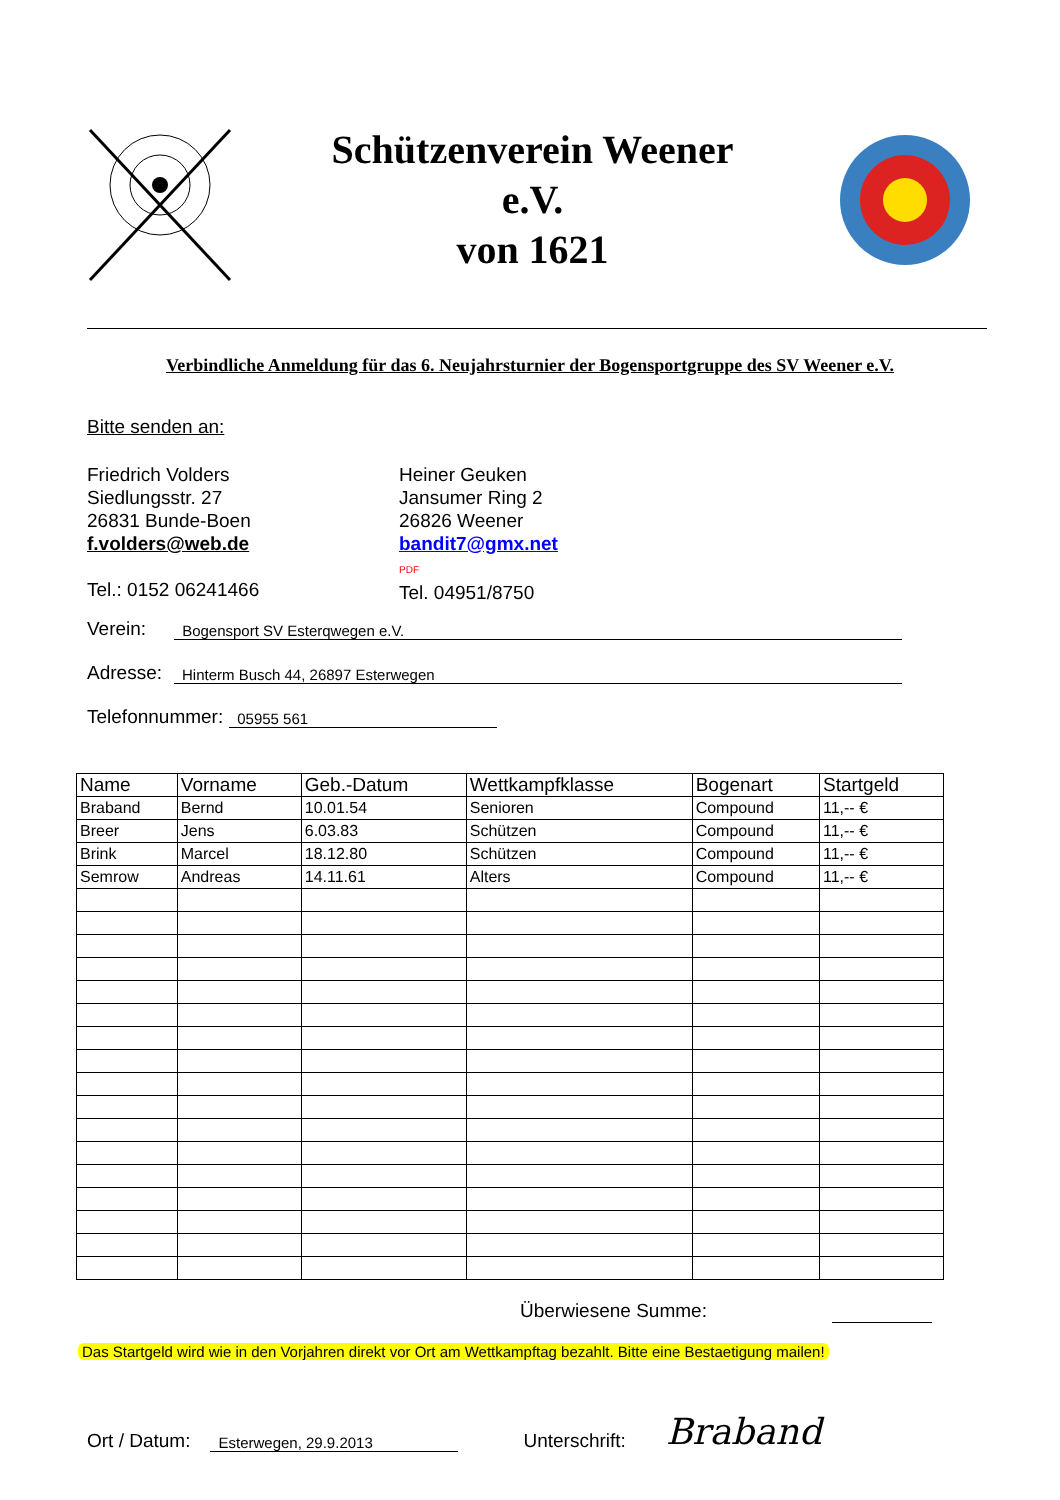Schützenverein Weener
e.V.
von 1621
Verbindliche Anmeldung für das 6. Neujahrsturnier der Bogensportgruppe des SV Weener e.V.
Bitte senden an:
Friedrich Volders
Siedlungsstr. 27
26831 Bunde-Boen
f.volders@web.de
Tel.: 0152 06241466
Heiner Geuken
Jansumer Ring 2
26826 Weener
bandit7@gmx.net
PDF
Tel. 04951/8750
Verein: Bogensport SV Esterqwegen e.V.
Adresse: Hinterm Busch 44, 26897 Esterwegen
Telefonnummer: 05955 561
| Name | Vorname | Geb.-Datum | Wettkampfklasse | Bogenart | Startgeld |
| --- | --- | --- | --- | --- | --- |
| Braband | Bernd | 10.01.54 | Senioren | Compound | 11,-- € |
| Breer | Jens | 6.03.83 | Schützen | Compound | 11,-- € |
| Brink | Marcel | 18.12.80 | Schützen | Compound | 11,-- € |
| Semrow | Andreas | 14.11.61 | Alters | Compound | 11,-- € |
Überwiesene Summe:
Das Startgeld wird wie in den Vorjahren direkt vor Ort am Wettkampftag bezahlt. Bitte eine Bestaetigung mailen!
Ort / Datum: Esterwegen, 29.9.2013 Unterschrift: Braband